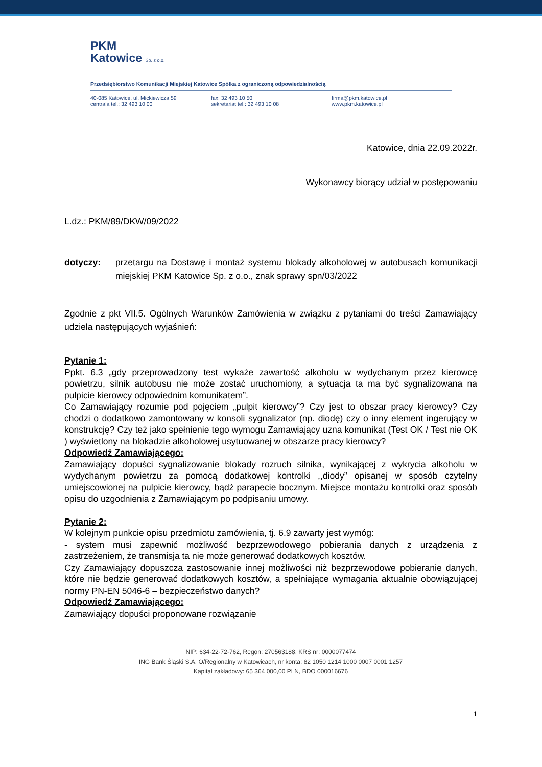PKM
Katowice Sp. z o.o.
Przedsiębiorstwo Komunikacji Miejskiej Katowice Spółka z ograniczoną odpowiedzialnością
40-085 Katowice, ul. Mickiewicza 59
centrala tel.: 32 493 10 00
fax: 32 493 10 50
sekretariat tel.: 32 493 10 08
firma@pkm.katowice.pl
www.pkm.katowice.pl
Katowice, dnia 22.09.2022r.
Wykonawcy biorący udział w postępowaniu
L.dz.: PKM/89/DKW/09/2022
dotyczy:
przetargu na Dostawę i montaż systemu blokady alkoholowej w autobusach komunikacji miejskiej PKM Katowice Sp. z o.o., znak sprawy spn/03/2022
Zgodnie z pkt VII.5. Ogólnych Warunków Zamówienia w związku z pytaniami do treści Zamawiający udziela następujących wyjaśnień:
Pytanie 1:
Ppkt. 6.3 „gdy przeprowadzony test wykaże zawartość alkoholu w wydychanym przez kierowcę powietrzu, silnik autobusu nie może zostać uruchomiony, a sytuacja ta ma być sygnalizowana na pulpicie kierowcy odpowiednim komunikatem”.
Co Zamawiający rozumie pod pojęciem „pulpit kierowcy”? Czy jest to obszar pracy kierowcy? Czy chodzi o dodatkowo zamontowany w konsoli sygnalizator (np. diodę) czy o inny element ingerujący w konstrukcję? Czy też jako spełnienie tego wymogu Zamawiający uzna komunikat (Test OK / Test nie OK ) wyświetlony na blokadzie alkoholowej usytuowanej w obszarze pracy kierowcy?
Odpowiedź Zamawiającego:
Zamawiający dopuści sygnalizowanie blokady rozruch silnika, wynikającej z wykrycia alkoholu w wydychanym powietrzu za pomocą dodatkowej kontrolki ,,diody” opisanej w sposób czytelny umiejscowionej na pulpicie kierowcy, bądź parapecie bocznym. Miejsce montażu kontrolki oraz sposób opisu do uzgodnienia z Zamawiającym po podpisaniu umowy.
Pytanie 2:
W kolejnym punkcie opisu przedmiotu zamówienia, tj. 6.9 zawarty jest wymóg:
- system musi zapewnić możliwość bezprzewodowego pobierania danych z urządzenia z zastrzeżeniem, że transmisja ta nie może generować dodatkowych kosztów.
Czy Zamawiający dopuszcza zastosowanie innej możliwości niż bezprzewodowe pobieranie danych, które nie będzie generować dodatkowych kosztów, a spełniające wymagania aktualnie obowiązującej normy PN-EN 5046-6 – bezpieczeństwo danych?
Odpowiedź Zamawiającego:
Zamawiający dopuści proponowane rozwiązanie
NIP: 634-22-72-762, Regon: 270563188, KRS nr: 0000077474
ING Bank Śląski S.A. O/Regionalny w Katowicach, nr konta: 82 1050 1214 1000 0007 0001 1257
Kapitał zakładowy: 65 364 000,00 PLN, BDO 000016676
1